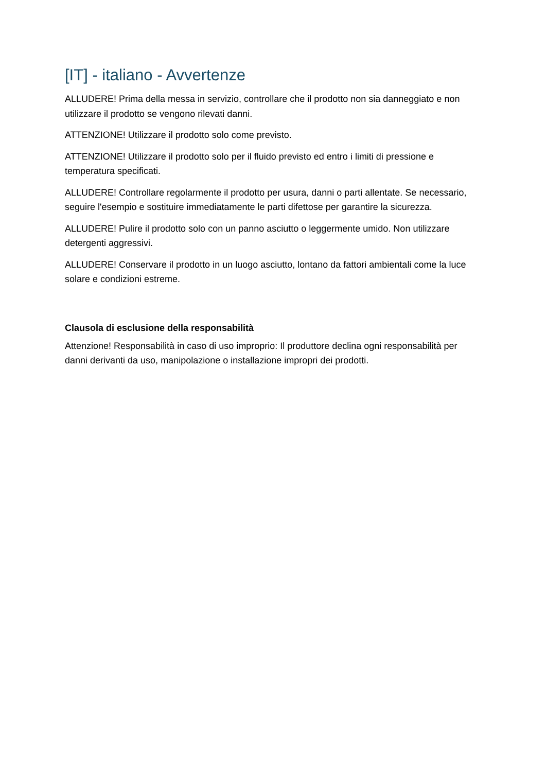[IT] - italiano - Avvertenze
ALLUDERE! Prima della messa in servizio, controllare che il prodotto non sia danneggiato e non utilizzare il prodotto se vengono rilevati danni.
ATTENZIONE! Utilizzare il prodotto solo come previsto.
ATTENZIONE! Utilizzare il prodotto solo per il fluido previsto ed entro i limiti di pressione e temperatura specificati.
ALLUDERE! Controllare regolarmente il prodotto per usura, danni o parti allentate. Se necessario, seguire l'esempio e sostituire immediatamente le parti difettose per garantire la sicurezza.
ALLUDERE! Pulire il prodotto solo con un panno asciutto o leggermente umido. Non utilizzare detergenti aggressivi.
ALLUDERE! Conservare il prodotto in un luogo asciutto, lontano da fattori ambientali come la luce solare e condizioni estreme.
Clausola di esclusione della responsabilità
Attenzione! Responsabilità in caso di uso improprio: Il produttore declina ogni responsabilità per danni derivanti da uso, manipolazione o installazione impropri dei prodotti.